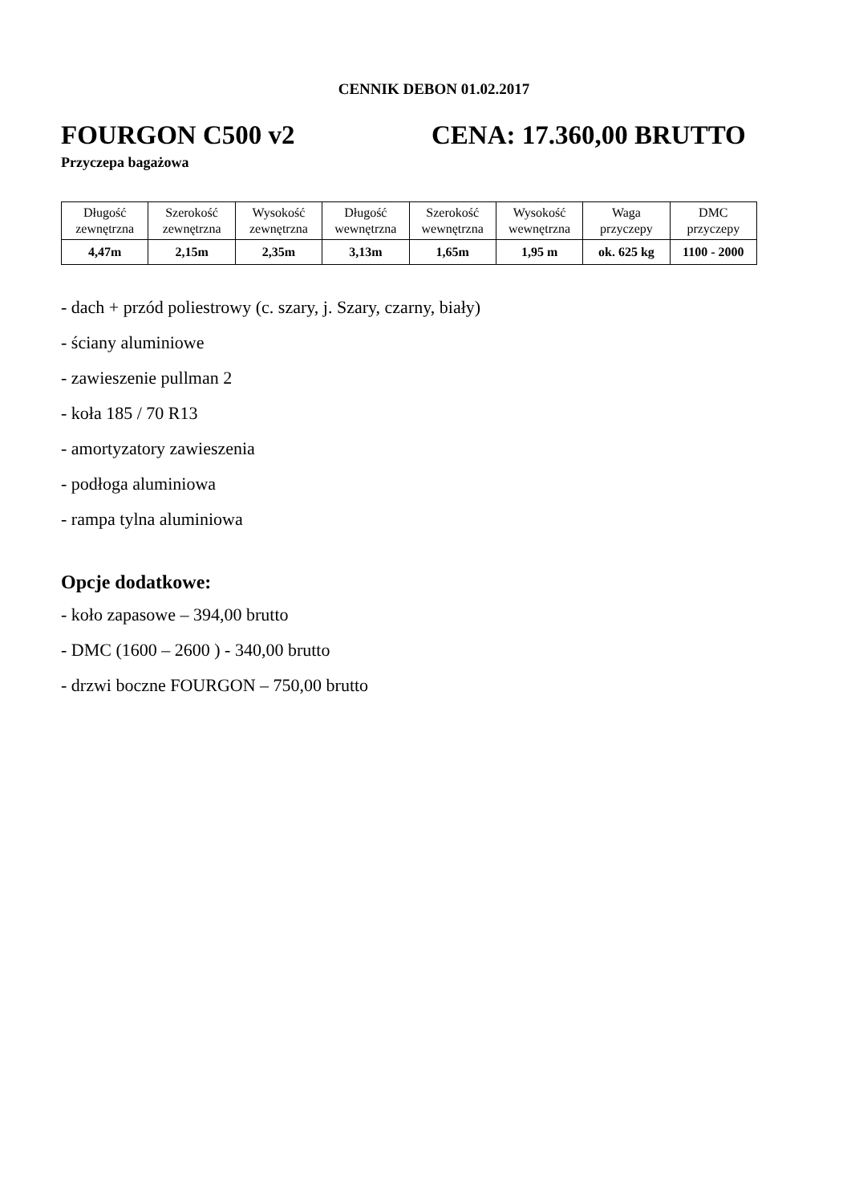CENNIK DEBON 01.02.2017
FOURGON C500 v2 CENA: 17.360,00 BRUTTO
Przyczepa bagażowa
| Długość zewnętrzna | Szerokość zewnętrzna | Wysokość zewnętrzna | Długość wewnętrzna | Szerokość wewnętrzna | Wysokość wewnętrzna | Waga przyczepy | DMC przyczepy |
| --- | --- | --- | --- | --- | --- | --- | --- |
| 4,47m | 2,15m | 2,35m | 3,13m | 1,65m | 1,95 m | ok. 625 kg | 1100 - 2000 |
- dach + przód poliestrowy (c. szary, j. Szary, czarny, biały)
- ściany aluminiowe
- zawieszenie pullman 2
- koła 185 / 70 R13
- amortyzatory zawieszenia
- podłoga aluminiowa
- rampa tylna aluminiowa
Opcje dodatkowe:
- koło zapasowe – 394,00 brutto
- DMC (1600 – 2600 ) - 340,00 brutto
- drzwi boczne FOURGON – 750,00 brutto